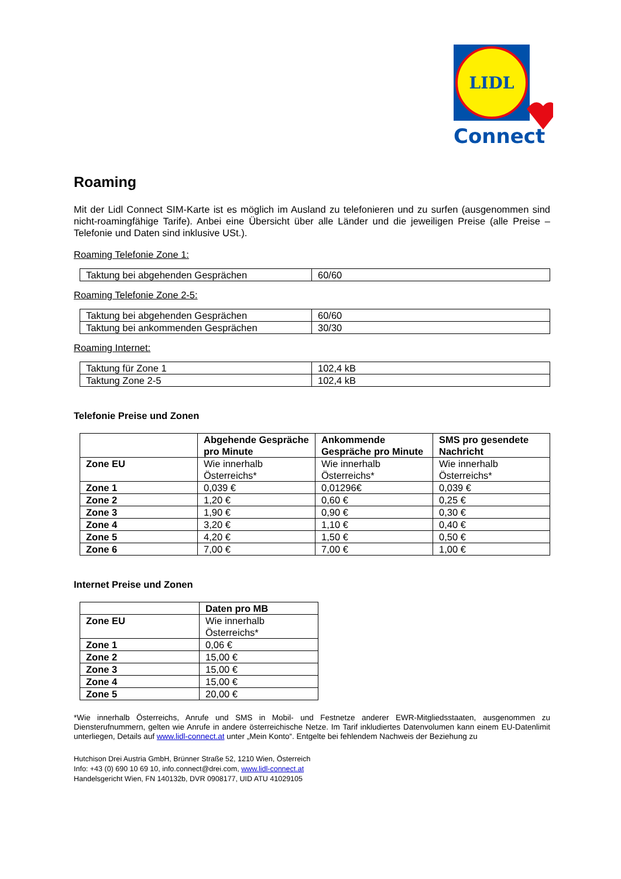LIDL
Connect
Roaming
Mit der Lidl Connect SIM-Karte ist es möglich im Ausland zu telefonieren und zu surfen (ausgenommen sind nicht-roamingfähige Tarife). Anbei eine Übersicht über alle Länder und die jeweiligen Preise (alle Preise – Telefonie und Daten sind inklusive USt.).
Roaming Telefonie Zone 1:
| Taktung bei abgehenden Gesprächen | 60/60 |
Roaming Telefonie Zone 2-5:
| Taktung bei abgehenden Gesprächen | 60/60 |
| Taktung bei ankommenden Gesprächen | 30/30 |
Roaming Internet:
| Taktung für Zone 1 | 102,4 kB |
| Taktung Zone 2-5 | 102,4 kB |
Telefonie Preise und Zonen
| | Abgehende Gespräche pro Minute | Ankommende Gespräche pro Minute | SMS pro gesendete Nachricht |
| --- | --- | --- | --- |
| Zone EU | Wie innerhalb Österreichs* | Wie innerhalb Österreichs* | Wie innerhalb Österreichs* |
| Zone 1 | 0,039 € | 0,01296€ | 0,039 € |
| Zone 2 | 1,20 € | 0,60 € | 0,25 € |
| Zone 3 | 1,90 € | 0,90 € | 0,30 € |
| Zone 4 | 3,20 € | 1,10 € | 0,40 € |
| Zone 5 | 4,20 € | 1,50 € | 0,50 € |
| Zone 6 | 7,00 € | 7,00 € | 1,00 € |
Internet Preise und Zonen
| | Daten pro MB |
| --- | --- |
| Zone EU | Wie innerhalb Österreichs* |
| Zone 1 | 0,06 € |
| Zone 2 | 15,00 € |
| Zone 3 | 15,00 € |
| Zone 4 | 15,00 € |
| Zone 5 | 20,00 € |
*Wie innerhalb Österreichs, Anrufe und SMS in Mobil- und Festnetze anderer EWR-Mitgliedsstaaten, ausgenommen zu Diensterufnummern, gelten wie Anrufe in andere österreichische Netze. Im Tarif inkludiertes Datenvolumen kann einem EU-Datenlimit unterliegen, Details auf www.lidl-connect.at unter „Mein Konto“. Entgelte bei fehlendem Nachweis der Beziehung zu
Hutchison Drei Austria GmbH, Brünner Straße 52, 1210 Wien, Österreich
Info: +43 (0) 690 10 69 10, info.connect@drei.com, www.lidl-connect.at
Handelsgericht Wien, FN 140132b, DVR 0908177, UID ATU 41029105